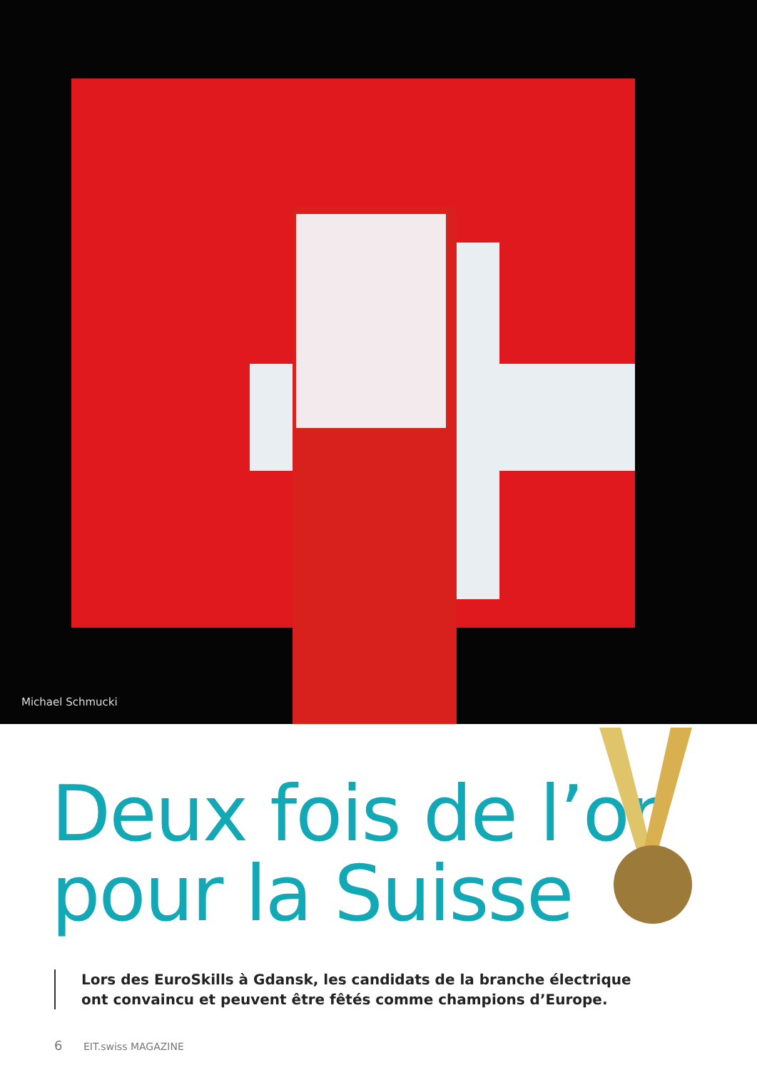Michael Schmucki
Deux fois de l’or
pour la Suisse
Lors des EuroSkills à Gdansk, les candidats de la branche électrique ont convaincu et peuvent être fêtés comme champions d’Europe.
6 EIT.swiss MAGAZINE